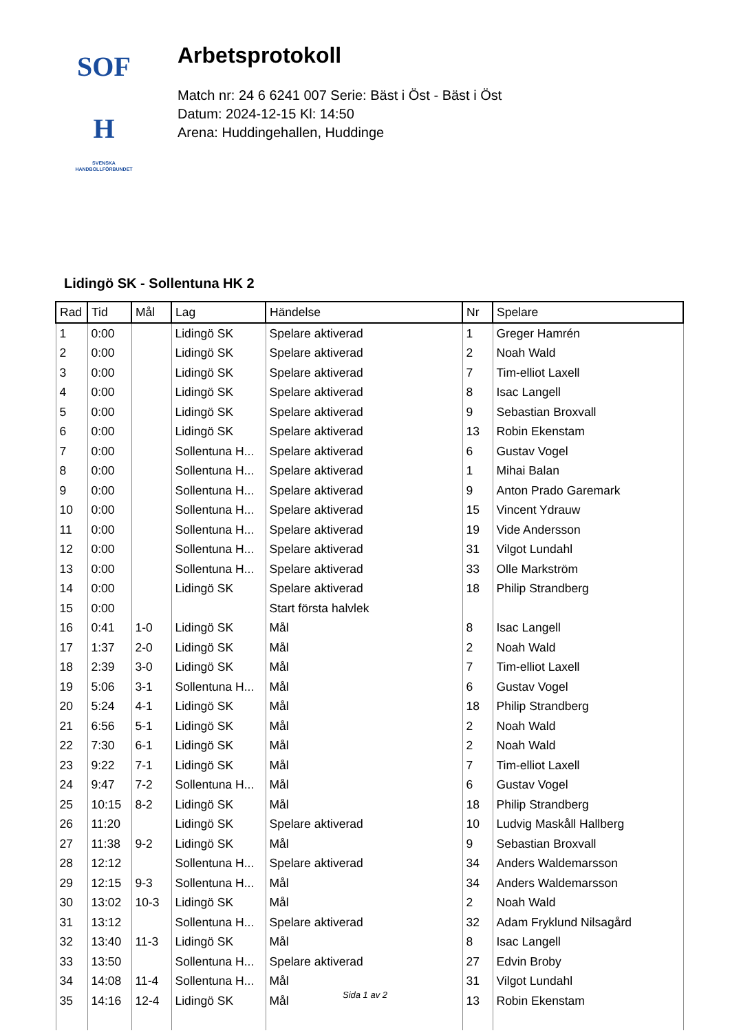SOF
H
SVENSKA
HANDBOLLFÖRBUNDET
Arbetsprotokoll
Match nr: 24 6 6241 007 Serie: Bäst i Öst - Bäst i Öst
Datum: 2024-12-15 Kl: 14:50
Arena: Huddingehallen, Huddinge
Lidingö SK - Sollentuna HK 2
| Rad | Tid | Mål | Lag | Händelse | Nr | Spelare |
| --- | --- | --- | --- | --- | --- | --- |
| 1 | 0:00 | | Lidingö SK | Spelare aktiverad | 1 | Greger Hamrén |
| 2 | 0:00 | | Lidingö SK | Spelare aktiverad | 2 | Noah Wald |
| 3 | 0:00 | | Lidingö SK | Spelare aktiverad | 7 | Tim-elliot Laxell |
| 4 | 0:00 | | Lidingö SK | Spelare aktiverad | 8 | Isac Langell |
| 5 | 0:00 | | Lidingö SK | Spelare aktiverad | 9 | Sebastian Broxvall |
| 6 | 0:00 | | Lidingö SK | Spelare aktiverad | 13 | Robin Ekenstam |
| 7 | 0:00 | | Sollentuna H... | Spelare aktiverad | 6 | Gustav Vogel |
| 8 | 0:00 | | Sollentuna H... | Spelare aktiverad | 1 | Mihai Balan |
| 9 | 0:00 | | Sollentuna H... | Spelare aktiverad | 9 | Anton Prado Garemark |
| 10 | 0:00 | | Sollentuna H... | Spelare aktiverad | 15 | Vincent Ydrauw |
| 11 | 0:00 | | Sollentuna H... | Spelare aktiverad | 19 | Vide Andersson |
| 12 | 0:00 | | Sollentuna H... | Spelare aktiverad | 31 | Vilgot Lundahl |
| 13 | 0:00 | | Sollentuna H... | Spelare aktiverad | 33 | Olle Markström |
| 14 | 0:00 | | Lidingö SK | Spelare aktiverad | 18 | Philip Strandberg |
| 15 | 0:00 | | | Start första halvlek | | |
| 16 | 0:41 | 1-0 | Lidingö SK | Mål | 8 | Isac Langell |
| 17 | 1:37 | 2-0 | Lidingö SK | Mål | 2 | Noah Wald |
| 18 | 2:39 | 3-0 | Lidingö SK | Mål | 7 | Tim-elliot Laxell |
| 19 | 5:06 | 3-1 | Sollentuna H... | Mål | 6 | Gustav Vogel |
| 20 | 5:24 | 4-1 | Lidingö SK | Mål | 18 | Philip Strandberg |
| 21 | 6:56 | 5-1 | Lidingö SK | Mål | 2 | Noah Wald |
| 22 | 7:30 | 6-1 | Lidingö SK | Mål | 2 | Noah Wald |
| 23 | 9:22 | 7-1 | Lidingö SK | Mål | 7 | Tim-elliot Laxell |
| 24 | 9:47 | 7-2 | Sollentuna H... | Mål | 6 | Gustav Vogel |
| 25 | 10:15 | 8-2 | Lidingö SK | Mål | 18 | Philip Strandberg |
| 26 | 11:20 | | Lidingö SK | Spelare aktiverad | 10 | Ludvig Maskåll Hallberg |
| 27 | 11:38 | 9-2 | Lidingö SK | Mål | 9 | Sebastian Broxvall |
| 28 | 12:12 | | Sollentuna H... | Spelare aktiverad | 34 | Anders Waldemarsson |
| 29 | 12:15 | 9-3 | Sollentuna H... | Mål | 34 | Anders Waldemarsson |
| 30 | 13:02 | 10-3 | Lidingö SK | Mål | 2 | Noah Wald |
| 31 | 13:12 | | Sollentuna H... | Spelare aktiverad | 32 | Adam Fryklund Nilsagård |
| 32 | 13:40 | 11-3 | Lidingö SK | Mål | 8 | Isac Langell |
| 33 | 13:50 | | Sollentuna H... | Spelare aktiverad | 27 | Edvin Broby |
| 34 | 14:08 | 11-4 | Sollentuna H... | Mål | 31 | Vilgot Lundahl |
| 35 | 14:16 | 12-4 | Lidingö SK | Mål | 13 | Robin Ekenstam |
Sida 1 av 2